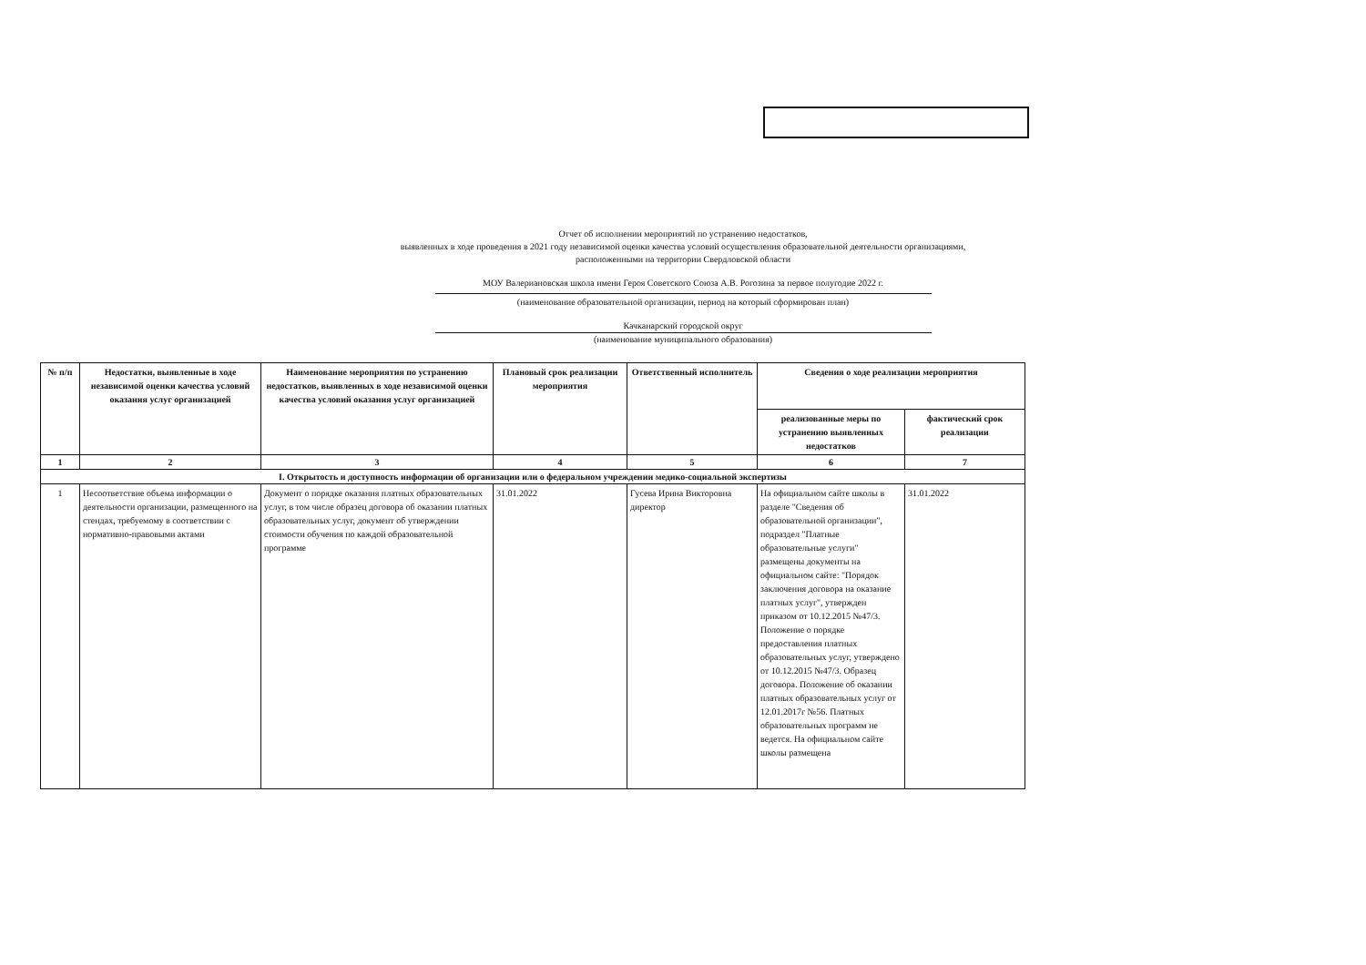Отчет об исполнении мероприятий по устранению недостатков,
выявленных в ходе проведения в 2021 году независимой оценки качества условий осуществления образовательной деятельности организациями,
расположенными на территории Свердловской области
МОУ Валериановская школа имени Героя Советского Союза А.В. Рогозина за первое полугодие 2022 г.
(наименование образовательной организации, период на который сформирован план)
Качканарский городской округ
(наименование муниципального образования)
| № п/п | Недостатки, выявленные в ходе независимой оценки качества условий оказания услуг организацией | Наименование мероприятия по устранению недостатков, выявленных в ходе независимой оценки качества условий оказания услуг организацией | Плановый срок реализации мероприятия | Ответственный исполнитель | Сведения о ходе реализации мероприятия | |
| --- | --- | --- | --- | --- | --- | --- |
| | | | | | реализованные меры по устранению выявленных недостатков | фактический срок реализации |
| 1 | 2 | 3 | 4 | 5 | 6 | 7 |
| I. Открытость и доступность информации об организации или о федеральном учреждении медико-социальной экспертизы | | | | | | |
| 1 | Несоответствие объема информации о деятельности организации, размещенного на стендах, требуемому в соответствии с нормативно-правовыми актами | Документ о порядке оказания платных образовательных услуг, в том числе образец договора об оказании платных образовательных услуг, документ об утверждении стоимости обучения по каждой образовательной программе | 31.01.2022 | Гусева Ирина Викторовна директор | На официальном сайте школы в разделе "Сведения об образовательной организации", подраздел "Платные образовательные услуги" размещены документы на официальном сайте: "Порядок заключения договора на оказание платных услуг", утвержден приказом от 10.12.2015 №47/3. Положение о порядке предоставления платных образовательных услуг, утверждено от 10.12.2015 №47/3. Образец договора. Положение об оказании платных образовательных услуг от 12.01.2017г №56. Платных образовательных программ не ведется. На официальном сайте школы размещена | 31.01.2022 |